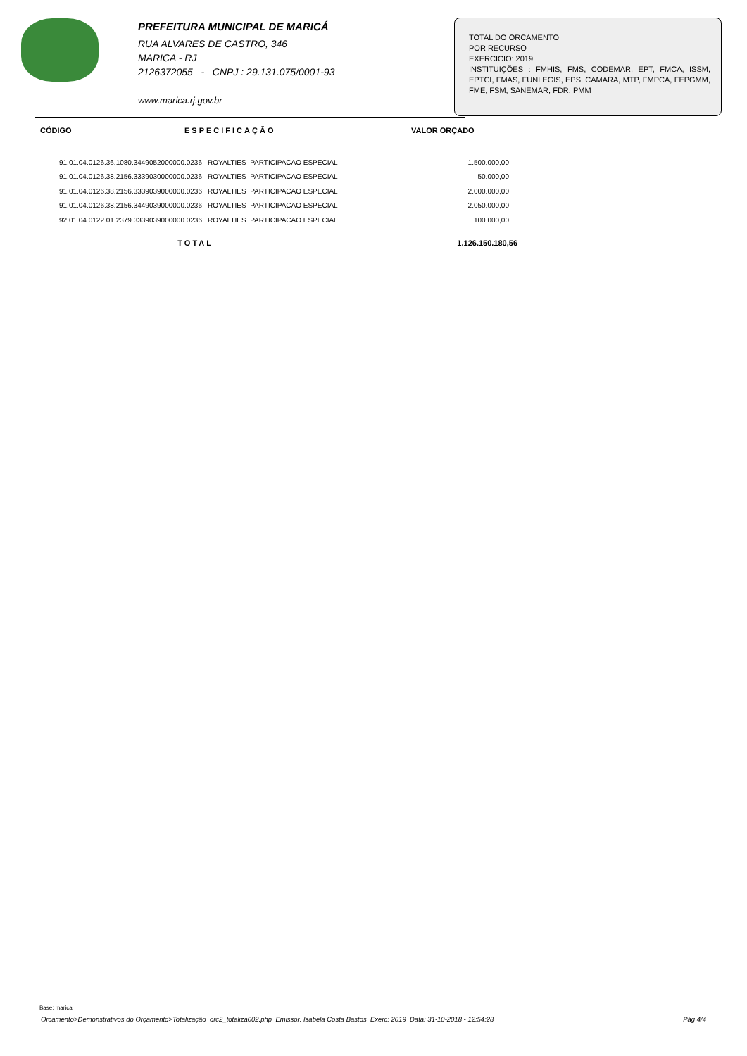PREFEITURA MUNICIPAL DE MARICÁ
RUA ALVARES DE CASTRO, 346
MARICA - RJ
2126372055 - CNPJ : 29.131.075/0001-93
www.marica.rj.gov.br
TOTAL DO ORCAMENTO
POR RECURSO
EXERCICIO: 2019
INSTITUIÇÕES : FMHIS, FMS, CODEMAR, EPT, FMCA, ISSM, EPTCI, FMAS, FUNLEGIS, EPS, CAMARA, MTP, FMPCA, FEPGMM, FME, FSM, SANEMAR, FDR, PMM
| CÓDIGO | ESPECIFICAÇÃO | VALOR ORÇADO |
| --- | --- | --- |
| 91.01.04.0126.36.1080.3449052000000.0236 | ROYALTIES PARTICIPACAO ESPECIAL | 1.500.000,00 |
| 91.01.04.0126.38.2156.3339030000000.0236 | ROYALTIES PARTICIPACAO ESPECIAL | 50.000,00 |
| 91.01.04.0126.38.2156.3339039000000.0236 | ROYALTIES PARTICIPACAO ESPECIAL | 2.000.000,00 |
| 91.01.04.0126.38.2156.3449039000000.0236 | ROYALTIES PARTICIPACAO ESPECIAL | 2.050.000,00 |
| 92.01.04.0122.01.2379.3339039000000.0236 | ROYALTIES PARTICIPACAO ESPECIAL | 100.000,00 |
| TOTAL | 1.126.150.180,56 |
Base: marica
Orcamento>Demonstrativos do Orçamento>Totalização orc2_totaliza002.php Emissor: Isabela Costa Bastos Exerc: 2019 Data: 31-10-2018 - 12:54:28 Pág 4/4